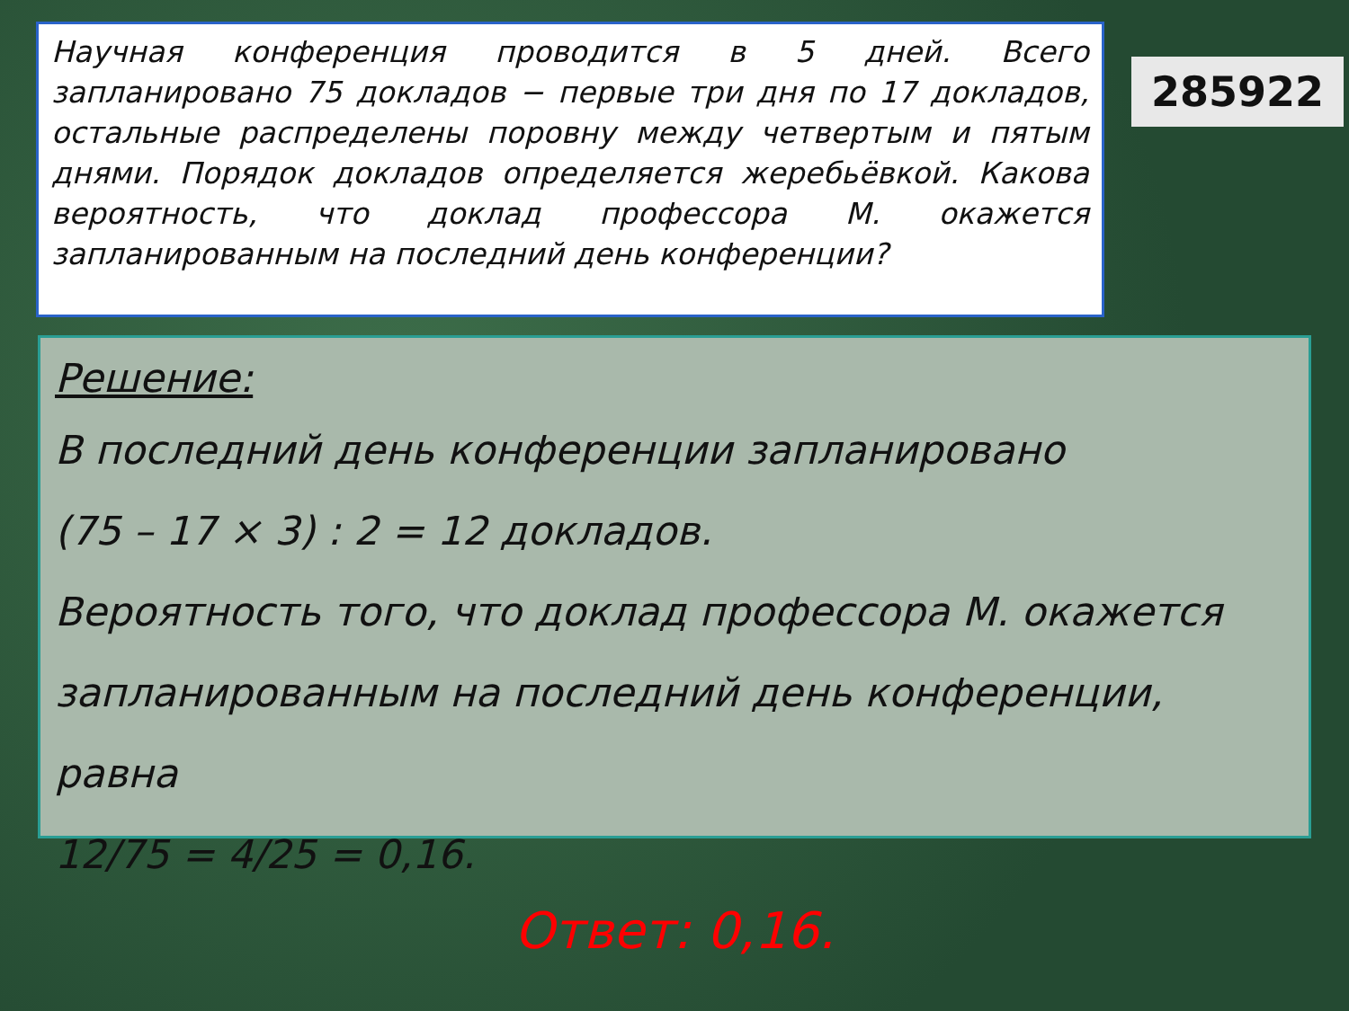Научная конференция проводится в 5 дней. Всего запланировано 75 докладов − первые три дня по 17 докладов, остальные распределены поровну между четвертым и пятым днями. Порядок докладов определяется жеребьёвкой. Какова вероятность, что доклад профессора М. окажется запланированным на последний день конференции?
285922
Решение:
В последний день конференции запланировано
(75 – 17 × 3) : 2 = 12 докладов.
Вероятность того, что доклад профессора М. окажется
запланированным на последний день конференции, равна
12/75 = 4/25 = 0,16.
Ответ: 0,16.